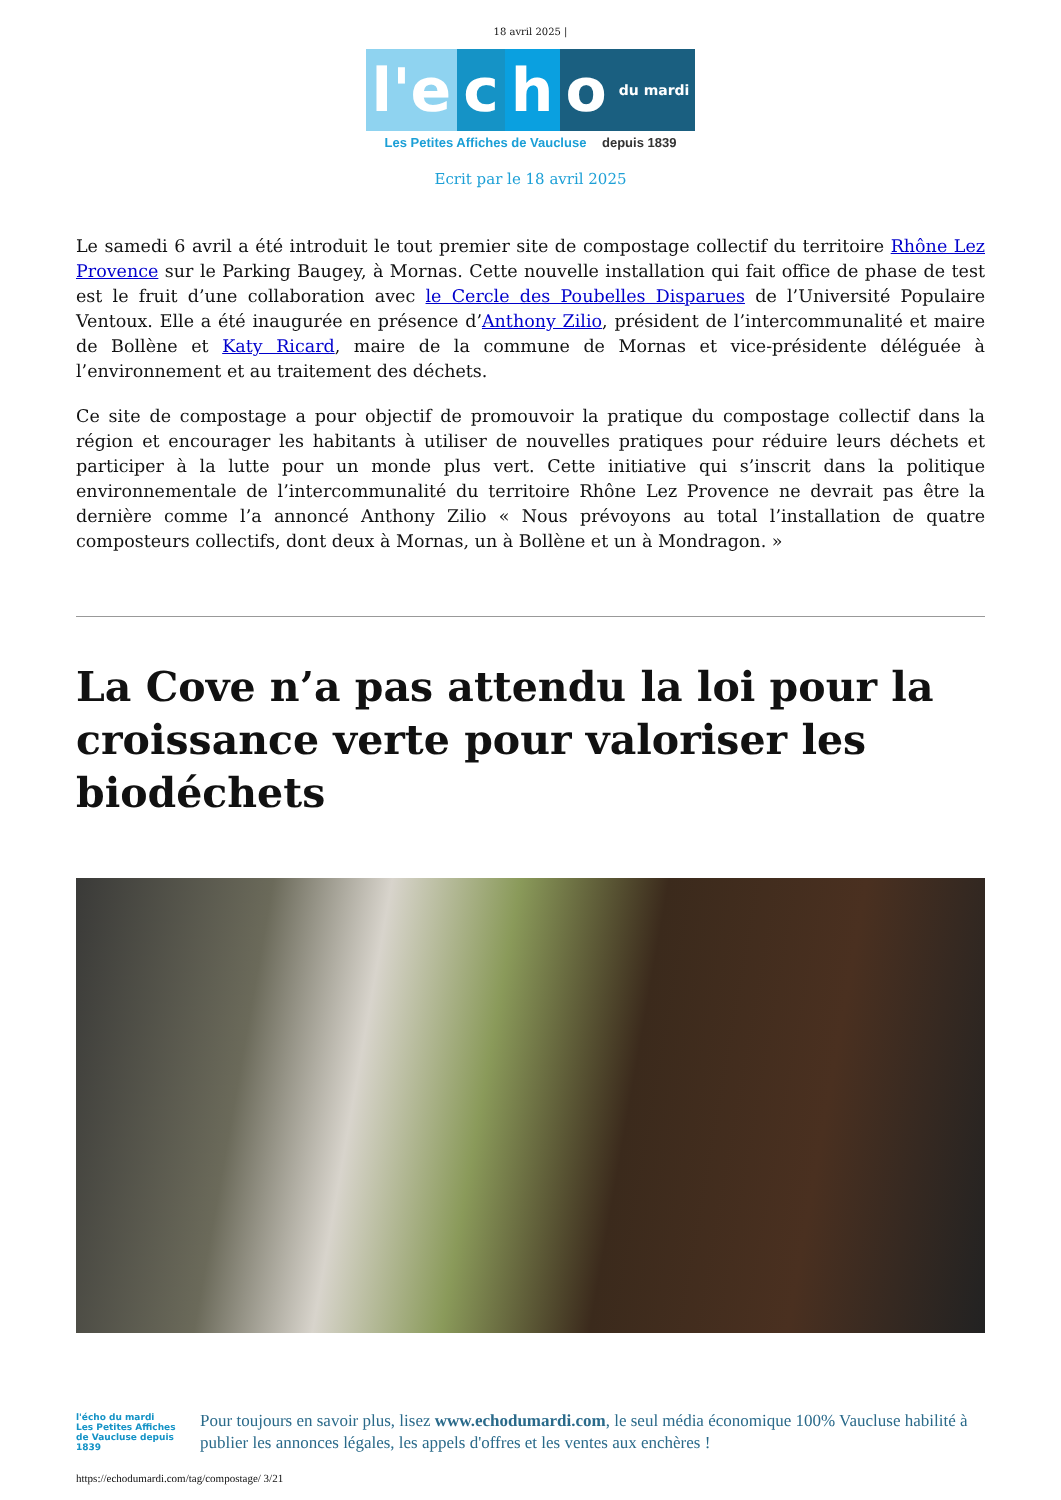18 avril 2025 |
l'e c h o
du mardi
Les Petites Affiches de Vaucluse depuis 1839
Ecrit par le 18 avril 2025
Le samedi 6 avril a été introduit le tout premier site de compostage collectif du territoire Rhône Lez Provence sur le Parking Baugey, à Mornas. Cette nouvelle installation qui fait office de phase de test est le fruit d’une collaboration avec le Cercle des Poubelles Disparues de l’Université Populaire Ventoux. Elle a été inaugurée en présence d’Anthony Zilio, président de l’intercommunalité et maire de Bollène et Katy Ricard, maire de la commune de Mornas et vice-présidente déléguée à l’environnement et au traitement des déchets.
Ce site de compostage a pour objectif de promouvoir la pratique du compostage collectif dans la région et encourager les habitants à utiliser de nouvelles pratiques pour réduire leurs déchets et participer à la lutte pour un monde plus vert. Cette initiative qui s’inscrit dans la politique environnementale de l’intercommunalité du territoire Rhône Lez Provence ne devrait pas être la dernière comme l’a annoncé Anthony Zilio « Nous prévoyons au total l’installation de quatre composteurs collectifs, dont deux à Mornas, un à Bollène et un à Mondragon. »
La Cove n’a pas attendu la loi pour la croissance verte pour valoriser les biodéchets
l'écho du mardi
Les Petites Affiches de Vaucluse depuis 1839
Pour toujours en savoir plus, lisez www.echodumardi.com, le seul média économique 100% Vaucluse habilité à publier les annonces légales, les appels d'offres et les ventes aux enchères !
https://echodumardi.com/tag/compostage/ 3/21